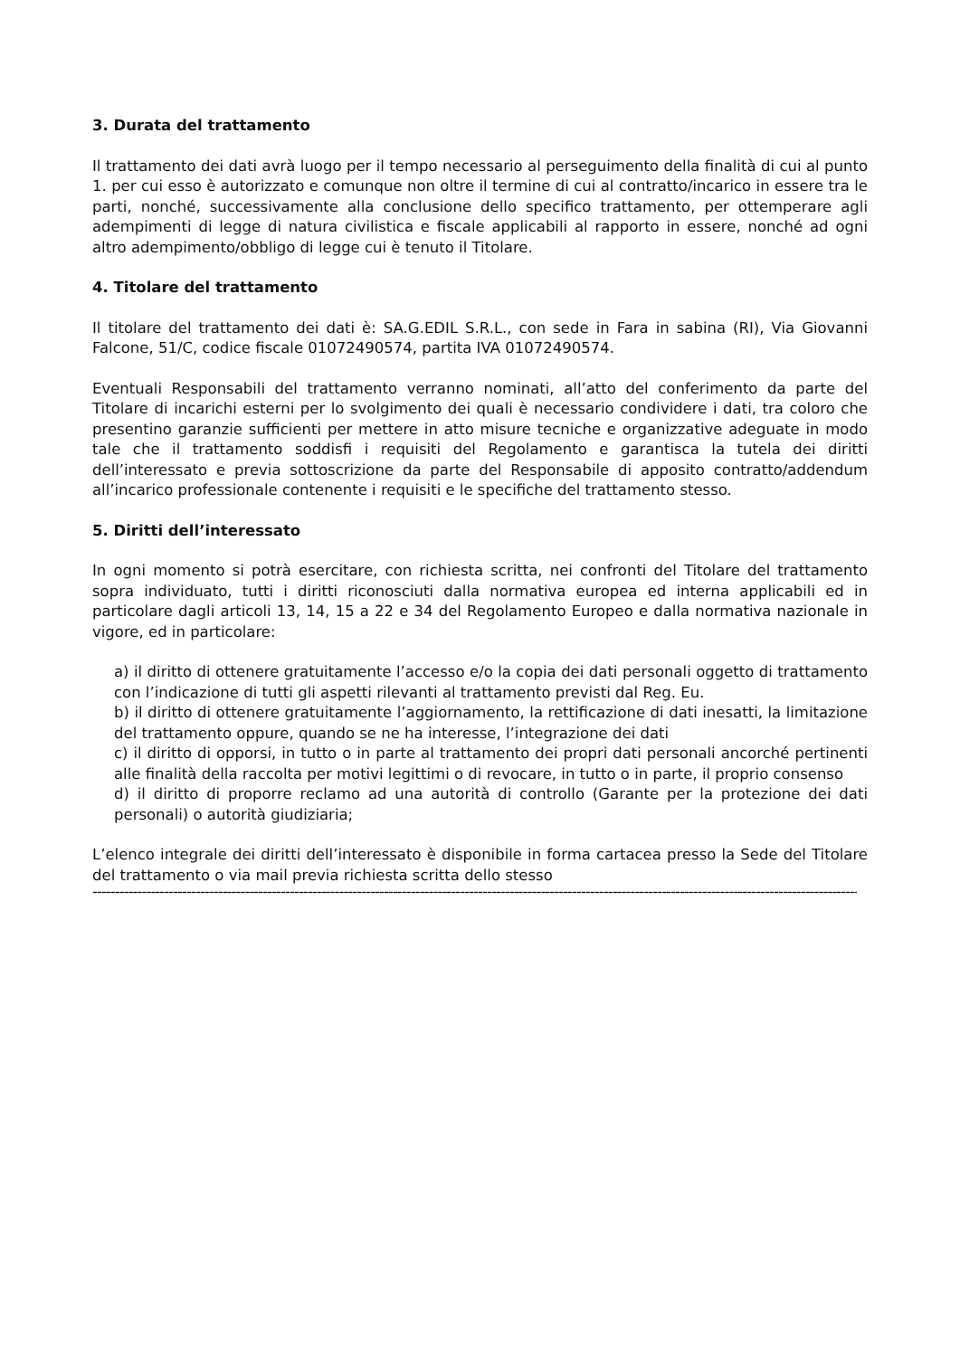3. Durata del trattamento
Il trattamento dei dati avrà luogo per il tempo necessario al perseguimento della finalità di cui al punto 1. per cui esso è autorizzato e comunque non oltre il termine di cui al contratto/incarico in essere tra le parti, nonché, successivamente alla conclusione dello specifico trattamento, per ottemperare agli adempimenti di legge di natura civilistica e fiscale applicabili al rapporto in essere, nonché ad ogni altro adempimento/obbligo di legge cui è tenuto il Titolare.
4. Titolare del trattamento
Il titolare del trattamento dei dati è: SA.G.EDIL S.R.L., con sede in Fara in sabina (RI), Via Giovanni Falcone, 51/C, codice fiscale 01072490574, partita IVA 01072490574.
Eventuali Responsabili del trattamento verranno nominati, all’atto del conferimento da parte del Titolare di incarichi esterni per lo svolgimento dei quali è necessario condividere i dati, tra coloro che presentino garanzie sufficienti per mettere in atto misure tecniche e organizzative adeguate in modo tale che il trattamento soddisfi i requisiti del Regolamento e garantisca la tutela dei diritti dell’interessato e previa sottoscrizione da parte del Responsabile di apposito contratto/addendum all’incarico professionale contenente i requisiti e le specifiche del trattamento stesso.
5. Diritti dell’interessato
In ogni momento si potrà esercitare, con richiesta scritta, nei confronti del Titolare del trattamento sopra individuato, tutti i diritti riconosciuti dalla normativa europea ed interna applicabili ed in particolare dagli articoli 13, 14, 15 a 22 e 34 del Regolamento Europeo e dalla normativa nazionale in vigore, ed in particolare:
a) il diritto di ottenere gratuitamente l’accesso e/o la copia dei dati personali oggetto di trattamento con l’indicazione di tutti gli aspetti rilevanti al trattamento previsti dal Reg. Eu.
b) il diritto di ottenere gratuitamente l’aggiornamento, la rettificazione di dati inesatti, la limitazione del trattamento oppure, quando se ne ha interesse, l’integrazione dei dati
c) il diritto di opporsi, in tutto o in parte al trattamento dei propri dati personali ancorché pertinenti alle finalità della raccolta per motivi legittimi o di revocare, in tutto o in parte, il proprio consenso
d) il diritto di proporre reclamo ad una autorità di controllo (Garante per la protezione dei dati personali) o autorità giudiziaria;
L’elenco integrale dei diritti dell’interessato è disponibile in forma cartacea presso la Sede del Titolare del trattamento o via mail previa richiesta scritta dello stesso
------------------------------------------------------------------------------------------------------------------------------------------------------------------------------------